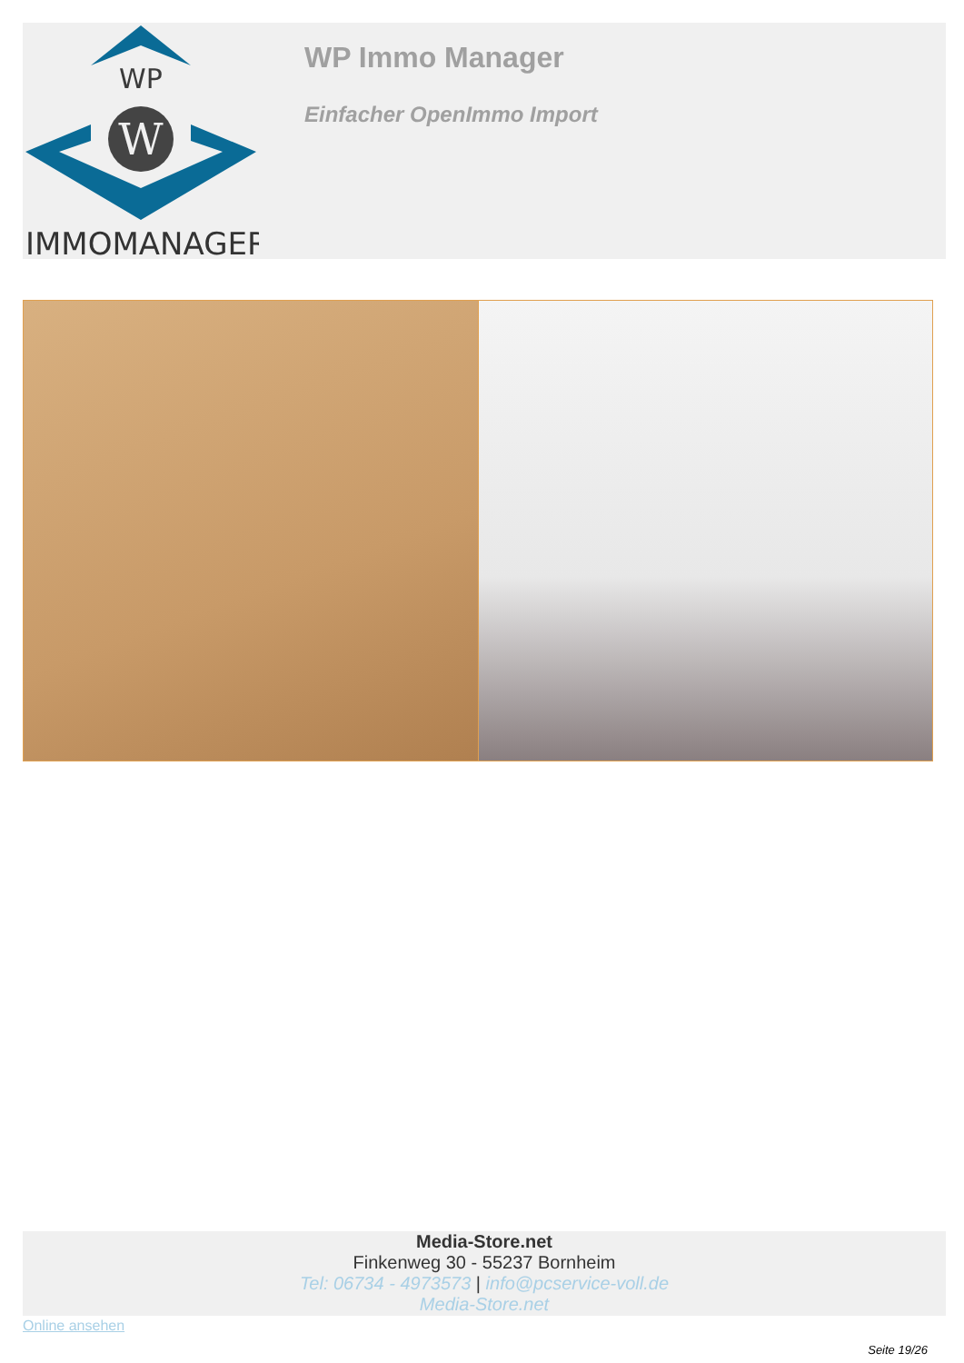WP
W
IMMOMANAGER
WP Immo Manager
Einfacher OpenImmo Import
Media-Store.net
Finkenweg 30 - 55237 Bornheim
Tel: 06734 - 4973573 | info@pcservice-voll.de
Media-Store.net
Online ansehen
Seite 19/26